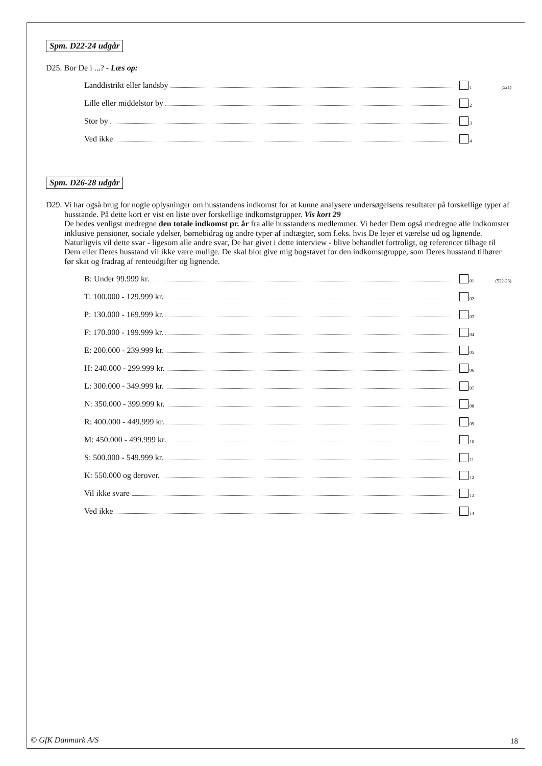Spm. D22-24 udgår
D25. Bor De i ...? - Læs op:
Landdistrikt eller landsby 1 (521)
Lille eller middelstor by 2
Stor by 3
Ved ikke 4
Spm. D26-28 udgår
D29. Vi har også brug for nogle oplysninger om husstandens indkomst for at kunne analysere undersøgelsens resultater på forskellige typer af husstande. På dette kort er vist en liste over forskellige indkomstgrupper. Vis kort 29
De bedes venligst medregne den totale indkomst pr. år fra alle husstandens medlemmer. Vi beder Dem også medregne alle indkomster inklusive pensioner, sociale ydelser, børnebidrag og andre typer af indtægter, som f.eks. hvis De lejer et værelse ud og lignende.
Naturligvis vil dette svar - ligesom alle andre svar, De har givet i dette interview - blive behandlet fortroligt, og referencer tilbage til Dem eller Deres husstand vil ikke være mulige. De skal blot give mig bogstavet for den indkomstgruppe, som Deres husstand tilhører før skat og fradrag af renteudgifter og lignende.
B: Under 99.999 kr. 01 (522-23)
T: 100.000 - 129.999 kr. 02
P: 130.000 - 169.999 kr. 03
F: 170.000 - 199.999 kr. 04
E: 200.000 - 239.999 kr. 05
H: 240.000 - 299.999 kr. 06
L: 300.000 - 349.999 kr. 07
N: 350.000 - 399.999 kr. 08
R: 400.000 - 449.999 kr. 09
M: 450.000 - 499.999 kr. 10
S: 500.000 - 549.999 kr. 11
K: 550.000 og derover. 12
Vil ikke svare 13
Ved ikke 14
© GfK Danmark A/S 18